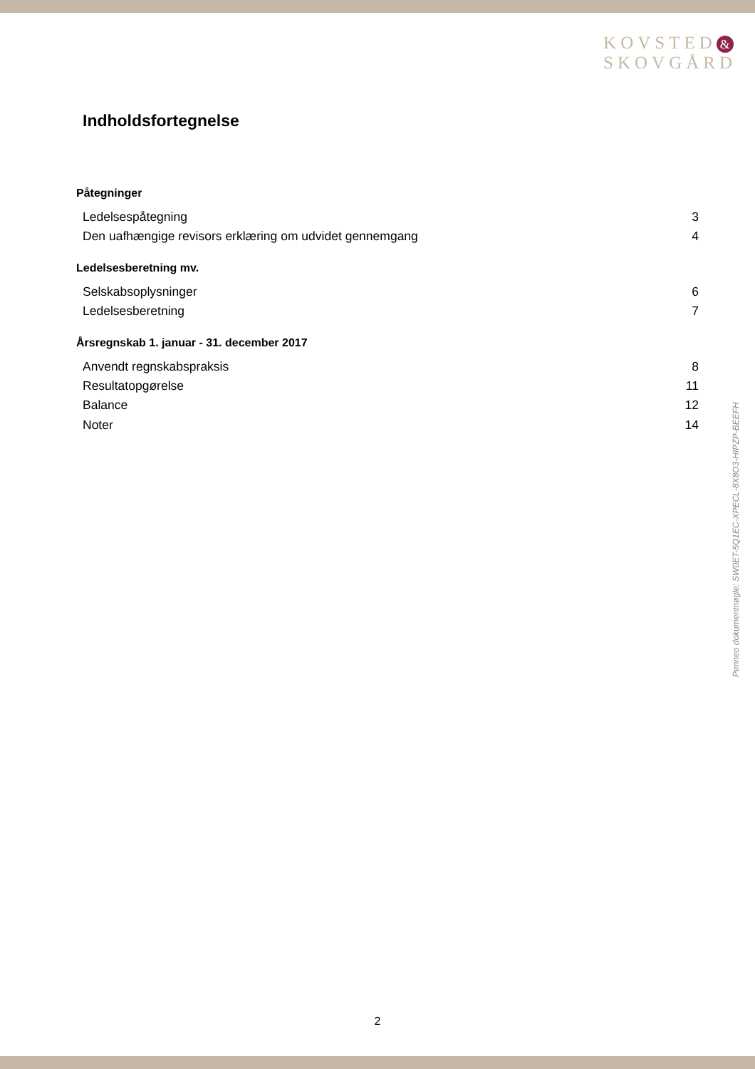KOVSTED &
SKOVGÅRD
Indholdsfortegnelse
Påtegninger
Ledelsespåtegning 3
Den uafhængige revisors erklæring om udvidet gennemgang 4
Ledelsesberetning mv.
Selskabsoplysninger 6
Ledelsesberetning 7
Årsregnskab 1. januar - 31. december 2017
Anvendt regnskabspraksis 8
Resultatopgørelse 11
Balance 12
Noter 14
Penneo dokumentnøgle: SW0ET-5Q1EC-XPECL-8X8O3-HIPZP-BEEFH
2